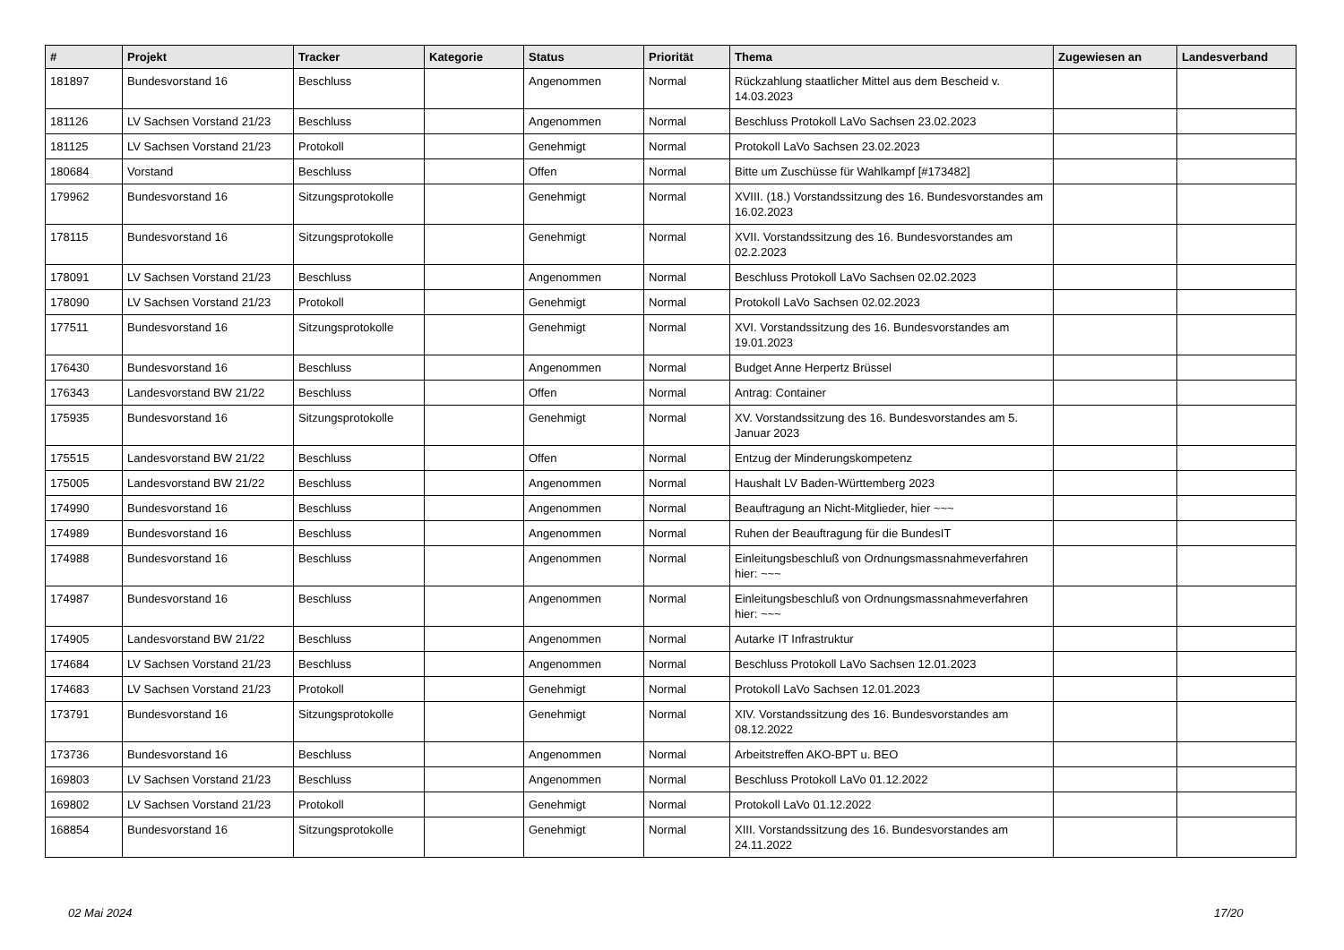| # | Projekt | Tracker | Kategorie | Status | Priorität | Thema | Zugewiesen an | Landesverband |
| --- | --- | --- | --- | --- | --- | --- | --- | --- |
| 181897 | Bundesvorstand 16 | Beschluss | | Angenommen | Normal | Rückzahlung staatlicher Mittel aus dem Bescheid v. 14.03.2023 | | |
| 181126 | LV Sachsen Vorstand 21/23 | Beschluss | | Angenommen | Normal | Beschluss Protokoll LaVo Sachsen 23.02.2023 | | |
| 181125 | LV Sachsen Vorstand 21/23 | Protokoll | | Genehmigt | Normal | Protokoll LaVo Sachsen 23.02.2023 | | |
| 180684 | Vorstand | Beschluss | | Offen | Normal | Bitte um Zuschüsse für Wahlkampf [#173482] | | |
| 179962 | Bundesvorstand 16 | Sitzungsprotokolle | | Genehmigt | Normal | XVIII. (18.) Vorstandssitzung des 16. Bundesvorstandes am 16.02.2023 | | |
| 178115 | Bundesvorstand 16 | Sitzungsprotokolle | | Genehmigt | Normal | XVII. Vorstandssitzung des 16. Bundesvorstandes am 02.2.2023 | | |
| 178091 | LV Sachsen Vorstand 21/23 | Beschluss | | Angenommen | Normal | Beschluss Protokoll LaVo Sachsen 02.02.2023 | | |
| 178090 | LV Sachsen Vorstand 21/23 | Protokoll | | Genehmigt | Normal | Protokoll LaVo Sachsen 02.02.2023 | | |
| 177511 | Bundesvorstand 16 | Sitzungsprotokolle | | Genehmigt | Normal | XVI. Vorstandssitzung des 16. Bundesvorstandes am 19.01.2023 | | |
| 176430 | Bundesvorstand 16 | Beschluss | | Angenommen | Normal | Budget Anne Herpertz Brüssel | | |
| 176343 | Landesvorstand BW 21/22 | Beschluss | | Offen | Normal | Antrag: Container | | |
| 175935 | Bundesvorstand 16 | Sitzungsprotokolle | | Genehmigt | Normal | XV. Vorstandssitzung des 16. Bundesvorstandes am 5. Januar 2023 | | |
| 175515 | Landesvorstand BW 21/22 | Beschluss | | Offen | Normal | Entzug der Minderungskompetenz | | |
| 175005 | Landesvorstand BW 21/22 | Beschluss | | Angenommen | Normal | Haushalt LV Baden-Württemberg 2023 | | |
| 174990 | Bundesvorstand 16 | Beschluss | | Angenommen | Normal | Beauftragung an Nicht-Mitglieder, hier ~~~ | | |
| 174989 | Bundesvorstand 16 | Beschluss | | Angenommen | Normal | Ruhen der Beauftragung für die BundesIT | | |
| 174988 | Bundesvorstand 16 | Beschluss | | Angenommen | Normal | Einleitungsbeschluß von Ordnungsmassnahmeverfahren hier: ~~~ | | |
| 174987 | Bundesvorstand 16 | Beschluss | | Angenommen | Normal | Einleitungsbeschluß von Ordnungsmassnahmeverfahren hier: ~~~ | | |
| 174905 | Landesvorstand BW 21/22 | Beschluss | | Angenommen | Normal | Autarke IT Infrastruktur | | |
| 174684 | LV Sachsen Vorstand 21/23 | Beschluss | | Angenommen | Normal | Beschluss Protokoll LaVo Sachsen 12.01.2023 | | |
| 174683 | LV Sachsen Vorstand 21/23 | Protokoll | | Genehmigt | Normal | Protokoll LaVo Sachsen 12.01.2023 | | |
| 173791 | Bundesvorstand 16 | Sitzungsprotokolle | | Genehmigt | Normal | XIV. Vorstandssitzung des 16. Bundesvorstandes am 08.12.2022 | | |
| 173736 | Bundesvorstand 16 | Beschluss | | Angenommen | Normal | Arbeitstreffen AKO-BPT u. BEO | | |
| 169803 | LV Sachsen Vorstand 21/23 | Beschluss | | Angenommen | Normal | Beschluss Protokoll LaVo 01.12.2022 | | |
| 169802 | LV Sachsen Vorstand 21/23 | Protokoll | | Genehmigt | Normal | Protokoll LaVo 01.12.2022 | | |
| 168854 | Bundesvorstand 16 | Sitzungsprotokolle | | Genehmigt | Normal | XIII. Vorstandssitzung des 16. Bundesvorstandes am 24.11.2022 | | |
02 Mai 2024 17/20